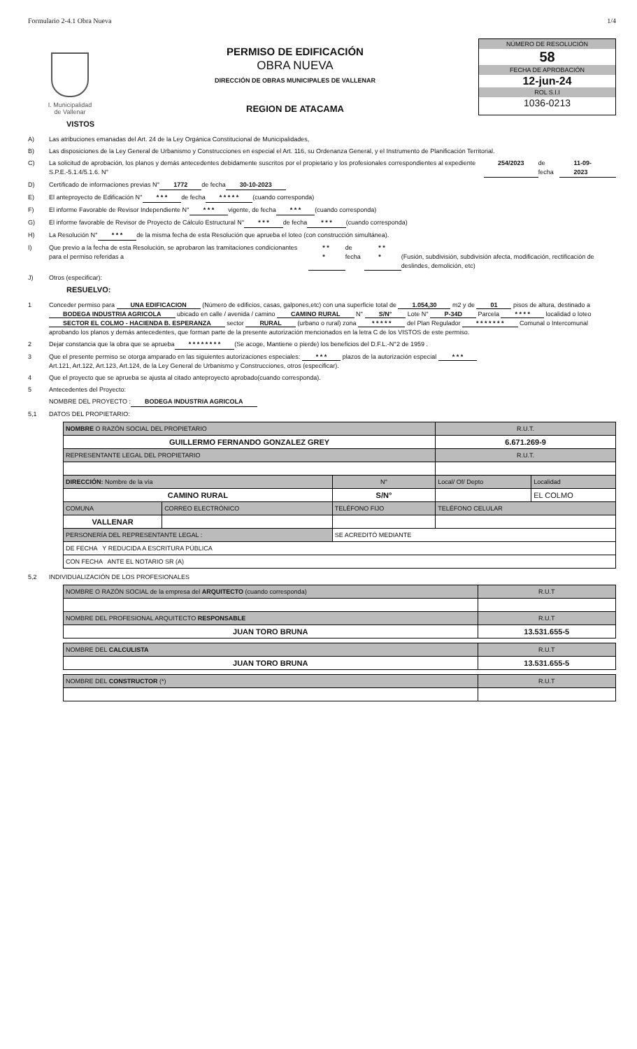Formulario 2-4.1 Obra Nueva 1/4
I. Municipalidad
de Vallenar
PERMISO DE EDIFICACIÓN
OBRA NUEVA
DIRECCIÓN DE OBRAS MUNICIPALES DE VALLENAR
REGION DE ATACAMA
NÚMERO DE RESOLUCIÓN
58
FECHA DE APROBACIÓN
12-jun-24
ROL S.I.I
1036-0213
VISTOS
A) Las atribuciones emanadas del Art. 24 de la Ley Orgánica Constitucional de Municipalidades,
B) Las disposiciones de la Ley General de Urbanismo y Construcciones en especial el Art. 116, su Ordenanza General, y el Instrumento de Planificación Territorial.
C) La solicitud de aprobación, los planos y demás antecedentes debidamente suscritos por el propietario y los profesionales correspondientes al expediente S.P.E.-5.1.4/5.1.6. N° 254/2023 de fecha 11-09-2023
D) Certificado de informaciones previas N° 1772 de fecha 30-10-2023
E) El anteproyecto de Edificación N° * * * de fecha * * * * * (cuando corresponda)
F) El informe Favorable de Revisor Independiente N° * * * vigente, de fecha * * * (cuando corresponda)
G) El informe favorable de Revisor de Proyecto de Cálculo Estructural N° * * * de fecha * * * (cuando corresponda)
H) La Resolución N° * * * de la misma fecha de esta Resolución que aprueba el loteo (con construcción simultánea).
I) Que previo a la fecha de esta Resolución, se aprobaron las tramitaciones condicionantes para el permiso referidas a * * * de fecha * * *
(Fusión, subdivisión, subdivisión afecta, modificación, rectificación de deslindes, demolición, etc)
J) Otros (especificar):
RESUELVO:
1 Conceder permiso para UNA EDIFICACION (Número de edificios, casas, galpones,etc) con una superficie total de 1.054,30 m2 y de 01 pisos de altura, destinado a BODEGA INDUSTRIA AGRICOLA ubicado en calle / avenida / camino CAMINO RURAL N° S/N° Lote N° P-34D Parcela * * * * localidad o loteo SECTOR EL COLMO - HACIENDA B. ESPERANZA sector RURAL (urbano o rural) zona * * * * * del Plan Regulador * * * * * * * Comunal o Intercomunal
aprobando los planos y demás antecedentes, que forman parte de la presente autorización mencionados en la letra C de los VISTOS de este permiso.
2 Dejar constancia que la obra que se aprueba * * * * * * * * (Se acoge, Mantiene o pierde) los beneficios del D.F.L.-N°2 de 1959 .
3 Que el presente permiso se otorga amparado en las siguientes autorizaciones especiales: * * * plazos de la autorización especial * * *
Art.121, Art.122, Art.123, Art.124, de la Ley General de Urbanismo y Construcciones, otros (especificar).
4 Que el proyecto que se aprueba se ajusta al citado anteproyecto aprobado(cuando corresponda).
5 Antecedentes del Proyecto:
NOMBRE DEL PROYECTO : BODEGA INDUSTRIA AGRICOLA
5,1 DATOS DEL PROPIETARIO:
| NOMBRE O RAZÓN SOCIAL DEL PROPIETARIO | | | R.U.T. | |
| GUILLERMO FERNANDO GONZALEZ GREY | | | 6.671.269-9 | |
| REPRESENTANTE LEGAL DEL PROPIETARIO | | | R.U.T. | |
| DIRECCIÓN: Nombre de la vía | | N° | Local/ Of/ Depto | Localidad |
| CAMINO RURAL | | S/N° | | EL COLMO |
| COMUNA | CORREO ELECTRÓNICO | TELÉFONO FIJO | TELÉFONO CELULAR | |
| VALLENAR | | | | |
| PERSONERÍA DEL REPRESENTANTE LEGAL : | | SE ACREDITÓ MEDIANTE | | |
| DE FECHA Y REDUCIDA A ESCRITURA PÚBLICA | | | | |
| CON FECHA ANTE EL NOTARIO SR (A) | | | | |
5,2 INDIVIDUALIZACIÓN DE LOS PROFESIONALES
| NOMBRE O RAZÓN SOCIAL de la empresa del ARQUITECTO (cuando corresponda) | R.U.T |
| NOMBRE DEL PROFESIONAL ARQUITECTO RESPONSABLE | R.U.T |
| JUAN TORO BRUNA | 13.531.655-5 |
| NOMBRE DEL CALCULISTA | R.U.T |
| JUAN TORO BRUNA | 13.531.655-5 |
| NOMBRE DEL CONSTRUCTOR (*) | R.U.T |